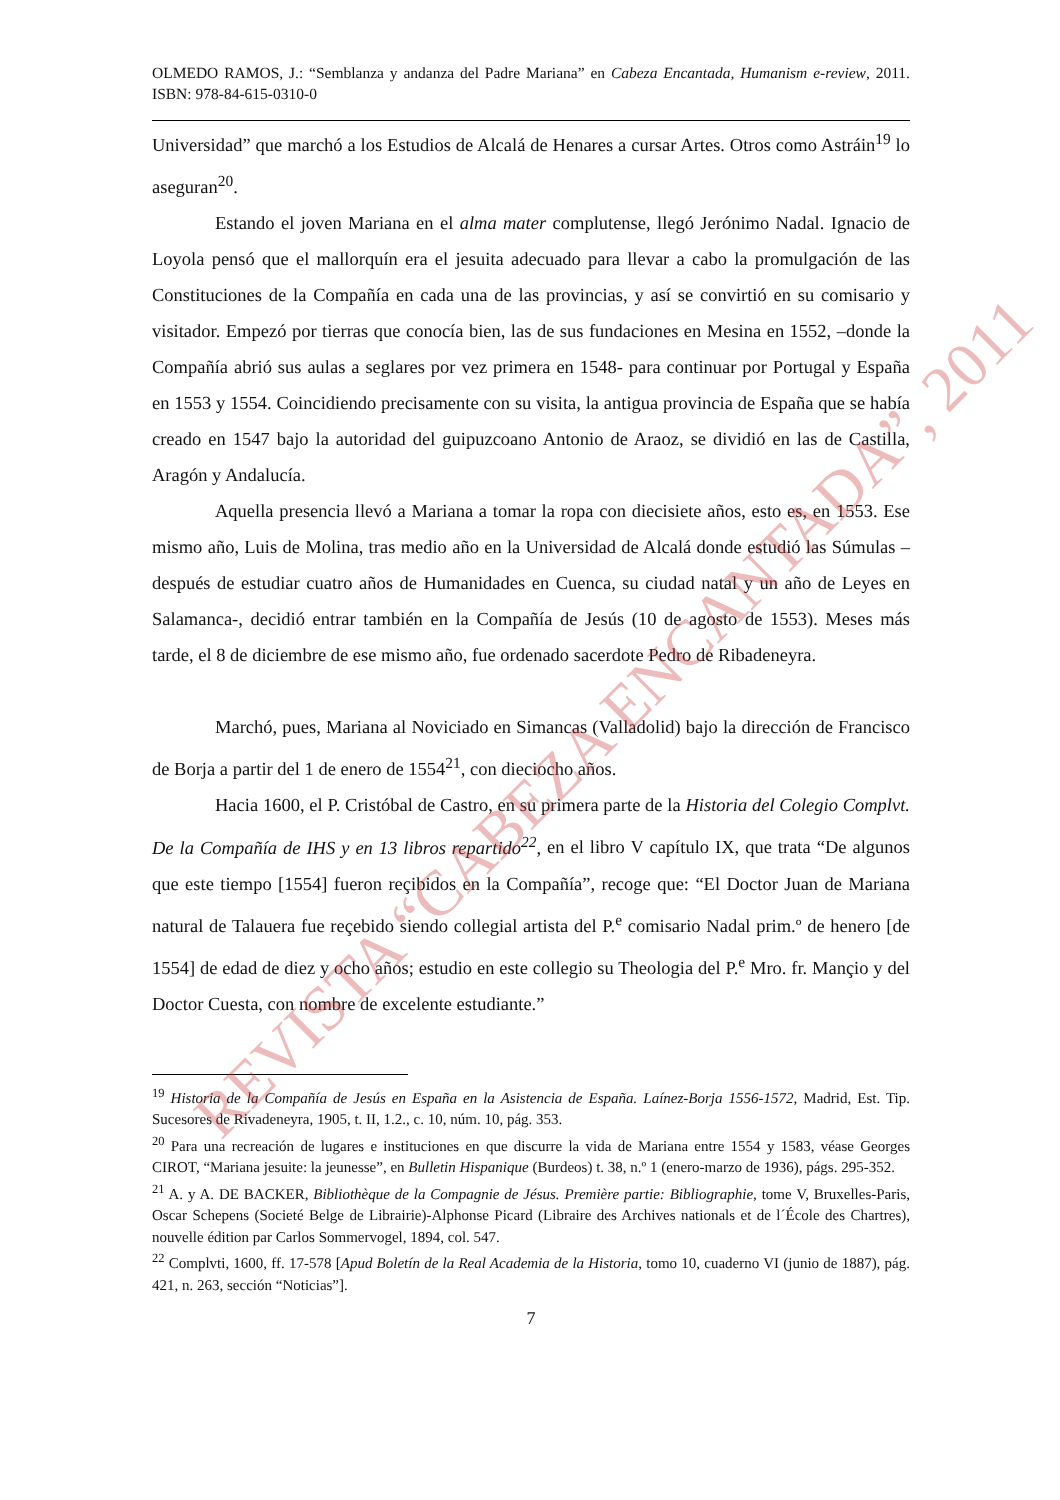OLMEDO RAMOS, J.: “Semblanza y andanza del Padre Mariana” en Cabeza Encantada, Humanism e-review, 2011. ISBN: 978-84-615-0310-0
Universidad” que marchó a los Estudios de Alcalá de Henares a cursar Artes. Otros como Astráin<sup>19</sup> lo aseguran<sup>20</sup>.
Estando el joven Mariana en el alma mater complutense, llegó Jerónimo Nadal. Ignacio de Loyola pensó que el mallorquín era el jesuita adecuado para llevar a cabo la promulgación de las Constituciones de la Compañía en cada una de las provincias, y así se convirtió en su comisario y visitador. Empezó por tierras que conocía bien, las de sus fundaciones en Mesina en 1552, –donde la Compañía abrió sus aulas a seglares por vez primera en 1548- para continuar por Portugal y España en 1553 y 1554. Coincidiendo precisamente con su visita, la antigua provincia de España que se había creado en 1547 bajo la autoridad del guipuzcoano Antonio de Araoz, se dividió en las de Castilla, Aragón y Andalucía.
Aquella presencia llevó a Mariana a tomar la ropa con diecisiete años, esto es, en 1553. Ese mismo año, Luis de Molina, tras medio año en la Universidad de Alcalá donde estudió las Súmulas –después de estudiar cuatro años de Humanidades en Cuenca, su ciudad natal y un año de Leyes en Salamanca-, decidió entrar también en la Compañía de Jesús (10 de agosto de 1553). Meses más tarde, el 8 de diciembre de ese mismo año, fue ordenado sacerdote Pedro de Ribadeneyra.
Marchó, pues, Mariana al Noviciado en Simancas (Valladolid) bajo la dirección de Francisco de Borja a partir del 1 de enero de 1554<sup>21</sup>, con dieciocho años.
Hacia 1600, el P. Cristóbal de Castro, en su primera parte de la Historia del Colegio Complvt. De la Compañía de IHS y en 13 libros repartido<sup>22</sup>, en el libro V capítulo IX, que trata “De algunos que este tiempo [1554] fueron reçibidos en la Compañía”, recoge que: “El Doctor Juan de Mariana natural de Talauera fue reçebido siendo collegial artista del P.<sup>e</sup> comisario Nadal prim.º de henero [de 1554] de edad de diez y ocho años; estudio en este collegio su Theologia del P.<sup>e</sup> Mro. fr. Mançio y del Doctor Cuesta, con nombre de excelente estudiante.”
<sup>19</sup> Historia de la Compañía de Jesús en España en la Asistencia de España. Laínez-Borja 1556-1572, Madrid, Est. Tip. Sucesores de Rivadeneyra, 1905, t. II, 1.2., c. 10, núm. 10, pág. 353.
<sup>20</sup> Para una recreación de lugares e instituciones en que discurre la vida de Mariana entre 1554 y 1583, véase Georges CIROT, “Mariana jesuite: la jeunesse”, en Bulletin Hispanique (Burdeos) t. 38, n.º 1 (enero-marzo de 1936), págs. 295-352.
<sup>21</sup> A. y A. DE BACKER, Bibliothèque de la Compagnie de Jésus. Première partie: Bibliographie, tome V, Bruxelles-Paris, Oscar Schepens (Societé Belge de Librairie)-Alphonse Picard (Libraire des Archives nationals et de l´École des Chartres), nouvelle édition par Carlos Sommervogel, 1894, col. 547.
<sup>22</sup> Complvti, 1600, ff. 17-578 [Apud Boletín de la Real Academia de la Historia, tomo 10, cuaderno VI (junio de 1887), pág. 421, n. 263, sección “Noticias”].
7
REVISTA “CABEZA ENCANTADA”, 2011